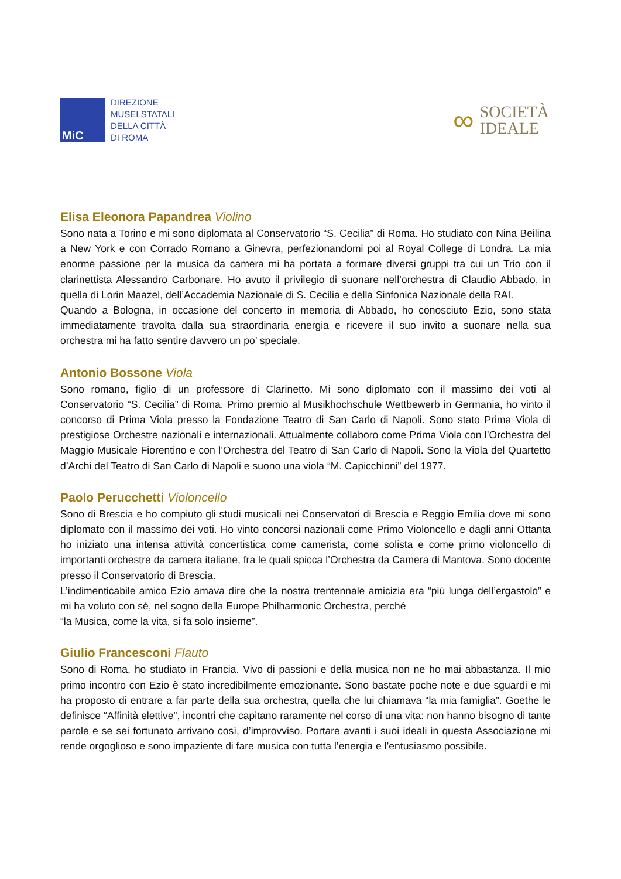MiC
DIREZIONE
MUSEI STATALI
DELLA CITTÀ
DI ROMA
∞
SOCIETÀ
IDEALE
Elisa Eleonora Papandrea Violino
Sono nata a Torino e mi sono diplomata al Conservatorio “S. Cecilia” di Roma. Ho studiato con Nina Beilina a New York e con Corrado Romano a Ginevra, perfezionandomi poi al Royal College di Londra. La mia enorme passione per la musica da camera mi ha portata a formare diversi gruppi tra cui un Trio con il clarinettista Alessandro Carbonare. Ho avuto il privilegio di suonare nell’orchestra di Claudio Abbado, in quella di Lorin Maazel, dell’Accademia Nazionale di S. Cecilia e della Sinfonica Nazionale della RAI.
Quando a Bologna, in occasione del concerto in memoria di Abbado, ho conosciuto Ezio, sono stata immediatamente travolta dalla sua straordinaria energia e ricevere il suo invito a suonare nella sua orchestra mi ha fatto sentire davvero un po’ speciale.
Antonio Bossone Viola
Sono romano, figlio di un professore di Clarinetto. Mi sono diplomato con il massimo dei voti al Conservatorio “S. Cecilia” di Roma. Primo premio al Musikhochschule Wettbewerb in Germania, ho vinto il concorso di Prima Viola presso la Fondazione Teatro di San Carlo di Napoli. Sono stato Prima Viola di prestigiose Orchestre nazionali e internazionali. Attualmente collaboro come Prima Viola con l’Orchestra del Maggio Musicale Fiorentino e con l’Orchestra del Teatro di San Carlo di Napoli. Sono la Viola del Quartetto d’Archi del Teatro di San Carlo di Napoli e suono una viola “M. Capicchioni” del 1977.
Paolo Perucchetti Violoncello
Sono di Brescia e ho compiuto gli studi musicali nei Conservatori di Brescia e Reggio Emilia dove mi sono diplomato con il massimo dei voti. Ho vinto concorsi nazionali come Primo Violoncello e dagli anni Ottanta ho iniziato una intensa attività concertistica come camerista, come solista e come primo violoncello di importanti orchestre da camera italiane, fra le quali spicca l’Orchestra da Camera di Mantova. Sono docente presso il Conservatorio di Brescia.
L’indimenticabile amico Ezio amava dire che la nostra trentennale amicizia era “più lunga dell’ergastolo” e mi ha voluto con sé, nel sogno della Europe Philharmonic Orchestra, perché
“la Musica, come la vita, si fa solo insieme”.
Giulio Francesconi Flauto
Sono di Roma, ho studiato in Francia. Vivo di passioni e della musica non ne ho mai abbastanza. Il mio primo incontro con Ezio è stato incredibilmente emozionante. Sono bastate poche note e due sguardi e mi ha proposto di entrare a far parte della sua orchestra, quella che lui chiamava “la mia famiglia”. Goethe le definisce “Affinità elettive”, incontri che capitano raramente nel corso di una vita: non hanno bisogno di tante parole e se sei fortunato arrivano così, d’improvviso. Portare avanti i suoi ideali in questa Associazione mi rende orgoglioso e sono impaziente di fare musica con tutta l’energia e l’entusiasmo possibile.